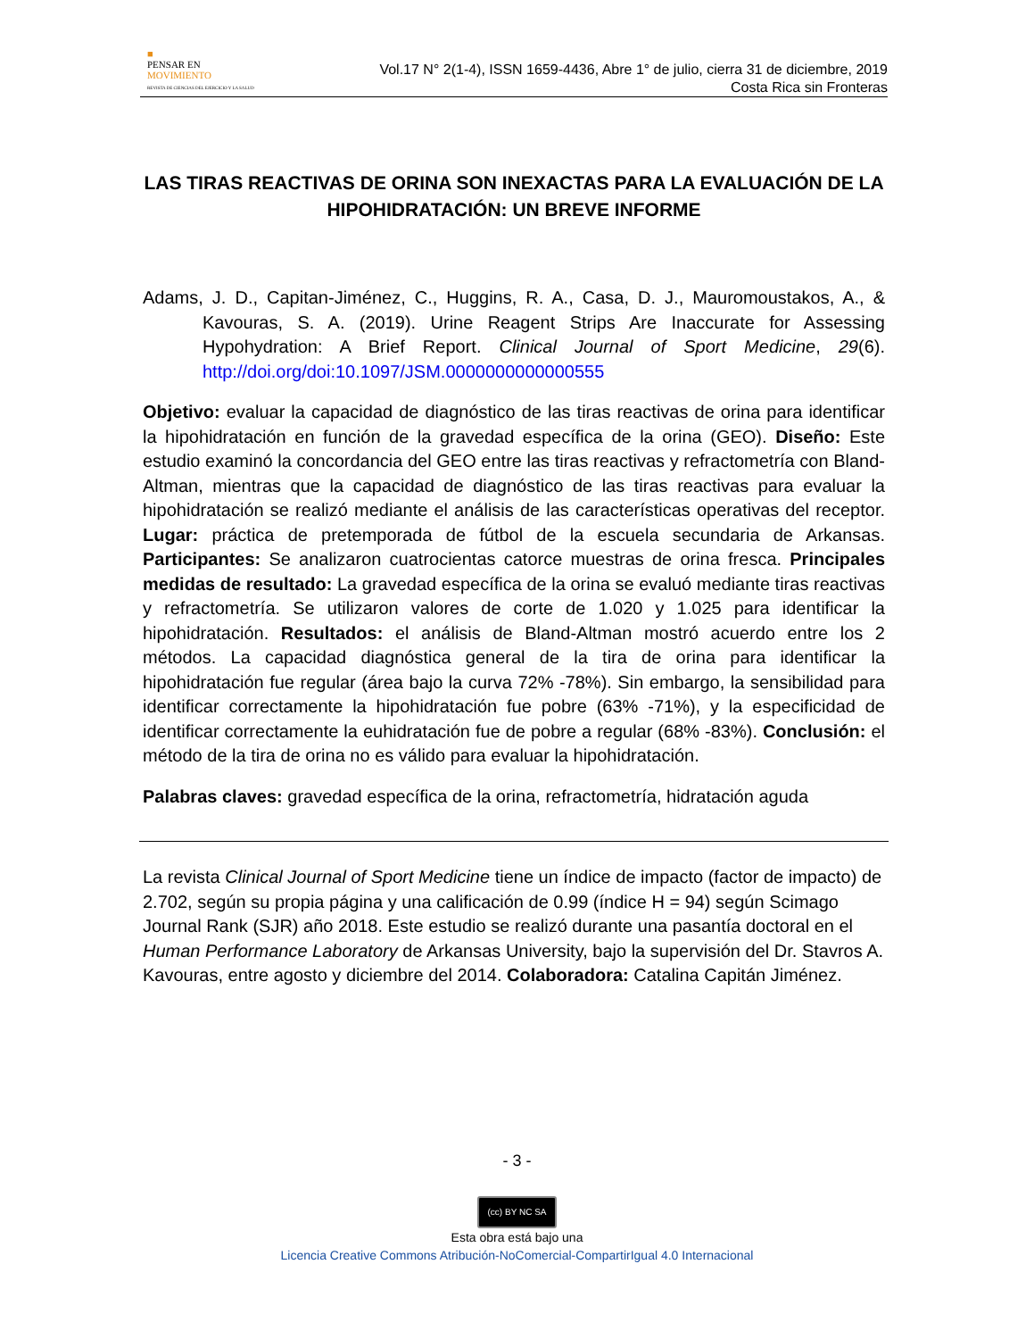■
PENSAR EN
MOVIMIENTO
REVISTA DE CIENCIAS DEL EJERCICIO Y LA SALUD
Vol.17 N° 2(1-4), ISSN 1659-4436, Abre 1° de julio, cierra 31 de diciembre, 2019
Costa Rica sin Fronteras
LAS TIRAS REACTIVAS DE ORINA SON INEXACTAS PARA LA EVALUACIÓN DE LA HIPOHIDRATACIÓN: UN BREVE INFORME
Adams, J. D., Capitan-Jiménez, C., Huggins, R. A., Casa, D. J., Mauromoustakos, A., & Kavouras, S. A. (2019). Urine Reagent Strips Are Inaccurate for Assessing Hypohydration: A Brief Report. Clinical Journal of Sport Medicine, 29(6). http://doi.org/doi:10.1097/JSM.0000000000000555
Objetivo: evaluar la capacidad de diagnóstico de las tiras reactivas de orina para identificar la hipohidratación en función de la gravedad específica de la orina (GEO). Diseño: Este estudio examinó la concordancia del GEO entre las tiras reactivas y refractometría con Bland-Altman, mientras que la capacidad de diagnóstico de las tiras reactivas para evaluar la hipohidratación se realizó mediante el análisis de las características operativas del receptor. Lugar: práctica de pretemporada de fútbol de la escuela secundaria de Arkansas. Participantes: Se analizaron cuatrocientas catorce muestras de orina fresca. Principales medidas de resultado: La gravedad específica de la orina se evaluó mediante tiras reactivas y refractometría. Se utilizaron valores de corte de 1.020 y 1.025 para identificar la hipohidratación. Resultados: el análisis de Bland-Altman mostró acuerdo entre los 2 métodos. La capacidad diagnóstica general de la tira de orina para identificar la hipohidratación fue regular (área bajo la curva 72% -78%). Sin embargo, la sensibilidad para identificar correctamente la hipohidratación fue pobre (63% -71%), y la especificidad de identificar correctamente la euhidratación fue de pobre a regular (68% -83%). Conclusión: el método de la tira de orina no es válido para evaluar la hipohidratación.
Palabras claves: gravedad específica de la orina, refractometría, hidratación aguda
La revista Clinical Journal of Sport Medicine tiene un índice de impacto (factor de impacto) de 2.702, según su propia página y una calificación de 0.99 (índice H = 94) según Scimago Journal Rank (SJR) año 2018. Este estudio se realizó durante una pasantía doctoral en el Human Performance Laboratory de Arkansas University, bajo la supervisión del Dr. Stavros A. Kavouras, entre agosto y diciembre del 2014. Colaboradora: Catalina Capitán Jiménez.
- 3 -
(cc) BY NC SA
Esta obra está bajo una
Licencia Creative Commons Atribución-NoComercial-CompartirIgual 4.0 Internacional